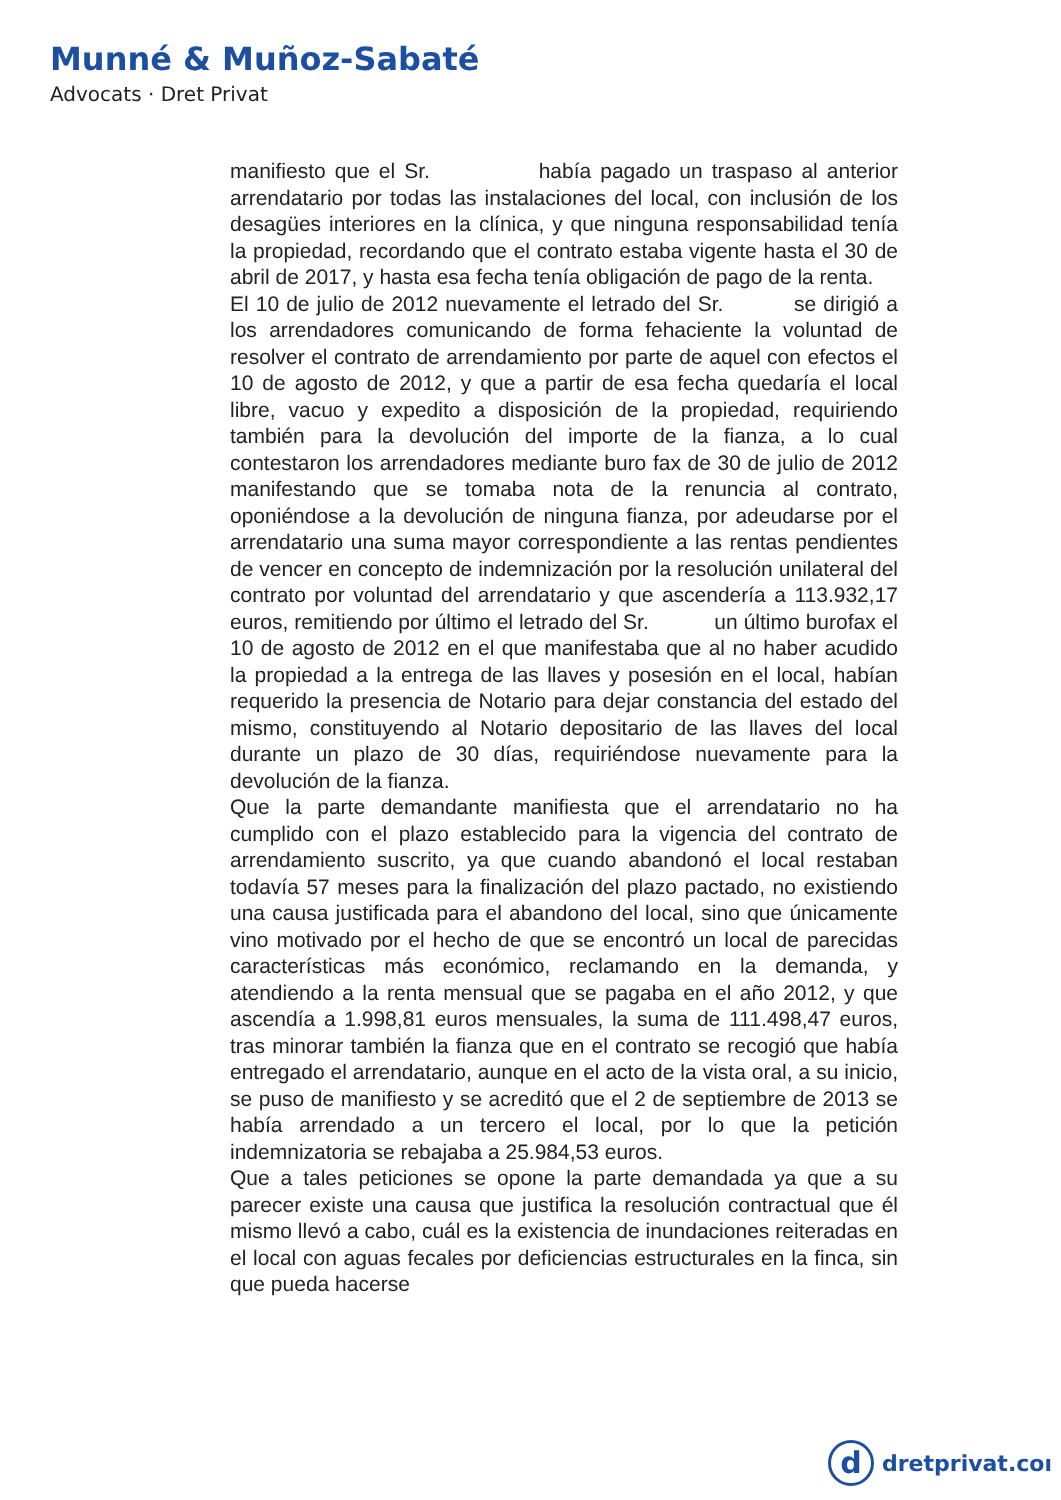Munné & Muñoz-Sabaté
Advocats · Dret Privat
manifiesto que el Sr. había pagado un traspaso al anterior arrendatario por todas las instalaciones del local, con inclusión de los desagües interiores en la clínica, y que ninguna responsabilidad tenía la propiedad, recordando que el contrato estaba vigente hasta el 30 de abril de 2017, y hasta esa fecha tenía obligación de pago de la renta.
El 10 de julio de 2012 nuevamente el letrado del Sr. se dirigió a los arrendadores comunicando de forma fehaciente la voluntad de resolver el contrato de arrendamiento por parte de aquel con efectos el 10 de agosto de 2012, y que a partir de esa fecha quedaría el local libre, vacuo y expedito a disposición de la propiedad, requiriendo también para la devolución del importe de la fianza, a lo cual contestaron los arrendadores mediante buro fax de 30 de julio de 2012 manifestando que se tomaba nota de la renuncia al contrato, oponiéndose a la devolución de ninguna fianza, por adeudarse por el arrendatario una suma mayor correspondiente a las rentas pendientes de vencer en concepto de indemnización por la resolución unilateral del contrato por voluntad del arrendatario y que ascendería a 113.932,17 euros, remitiendo por último el letrado del Sr. un último burofax el 10 de agosto de 2012 en el que manifestaba que al no haber acudido la propiedad a la entrega de las llaves y posesión en el local, habían requerido la presencia de Notario para dejar constancia del estado del mismo, constituyendo al Notario depositario de las llaves del local durante un plazo de 30 días, requiriéndose nuevamente para la devolución de la fianza.
Que la parte demandante manifiesta que el arrendatario no ha cumplido con el plazo establecido para la vigencia del contrato de arrendamiento suscrito, ya que cuando abandonó el local restaban todavía 57 meses para la finalización del plazo pactado, no existiendo una causa justificada para el abandono del local, sino que únicamente vino motivado por el hecho de que se encontró un local de parecidas características más económico, reclamando en la demanda, y atendiendo a la renta mensual que se pagaba en el año 2012, y que ascendía a 1.998,81 euros mensuales, la suma de 111.498,47 euros, tras minorar también la fianza que en el contrato se recogió que había entregado el arrendatario, aunque en el acto de la vista oral, a su inicio, se puso de manifiesto y se acreditó que el 2 de septiembre de 2013 se había arrendado a un tercero el local, por lo que la petición indemnizatoria se rebajaba a 25.984,53 euros.
Que a tales peticiones se opone la parte demandada ya que a su parecer existe una causa que justifica la resolución contractual que él mismo llevó a cabo, cuál es la existencia de inundaciones reiteradas en el local con aguas fecales por deficiencias estructurales en la finca, sin que pueda hacerse
d
dretprivat.coı